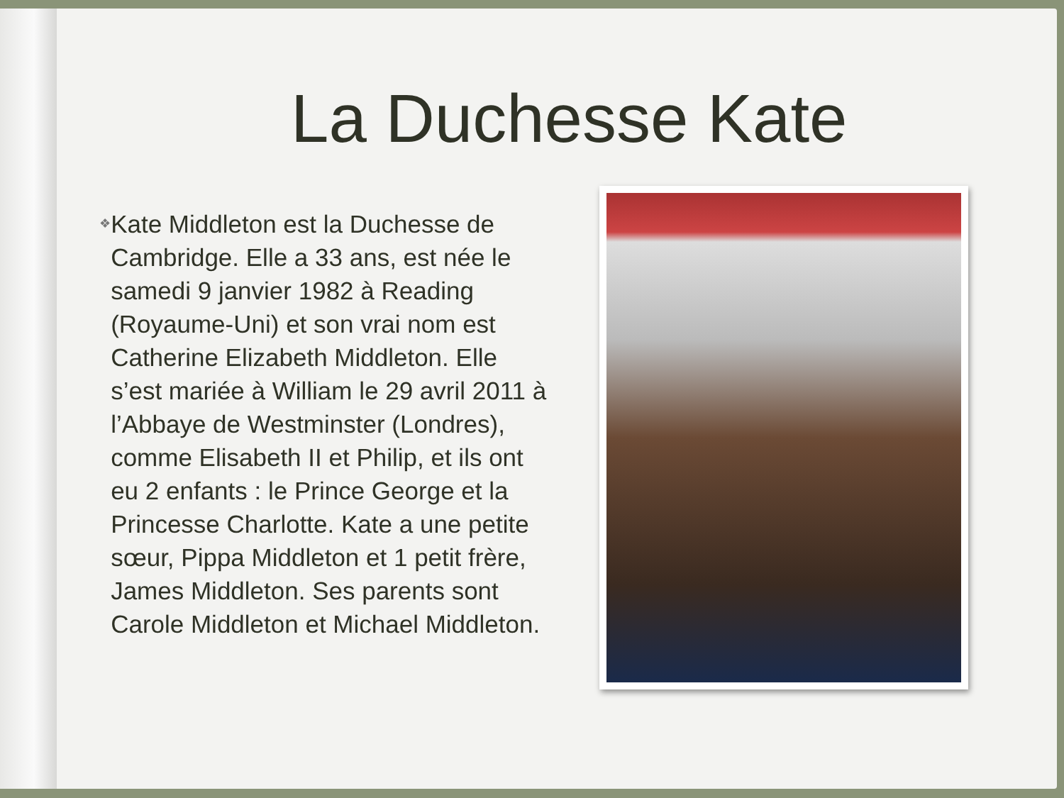La Duchesse Kate
❖
Kate Middleton est la Duchesse de Cambridge. Elle a 33 ans, est née le samedi 9 janvier 1982 à Reading (Royaume-Uni) et son vrai nom est Catherine Elizabeth Middleton. Elle s’est mariée à William le 29 avril 2011 à l’Abbaye de Westminster (Londres), comme Elisabeth II et Philip, et ils ont eu 2 enfants : le Prince George et la Princesse Charlotte. Kate a une petite sœur, Pippa Middleton et 1 petit frère, James Middleton. Ses parents sont Carole Middleton et Michael Middleton.